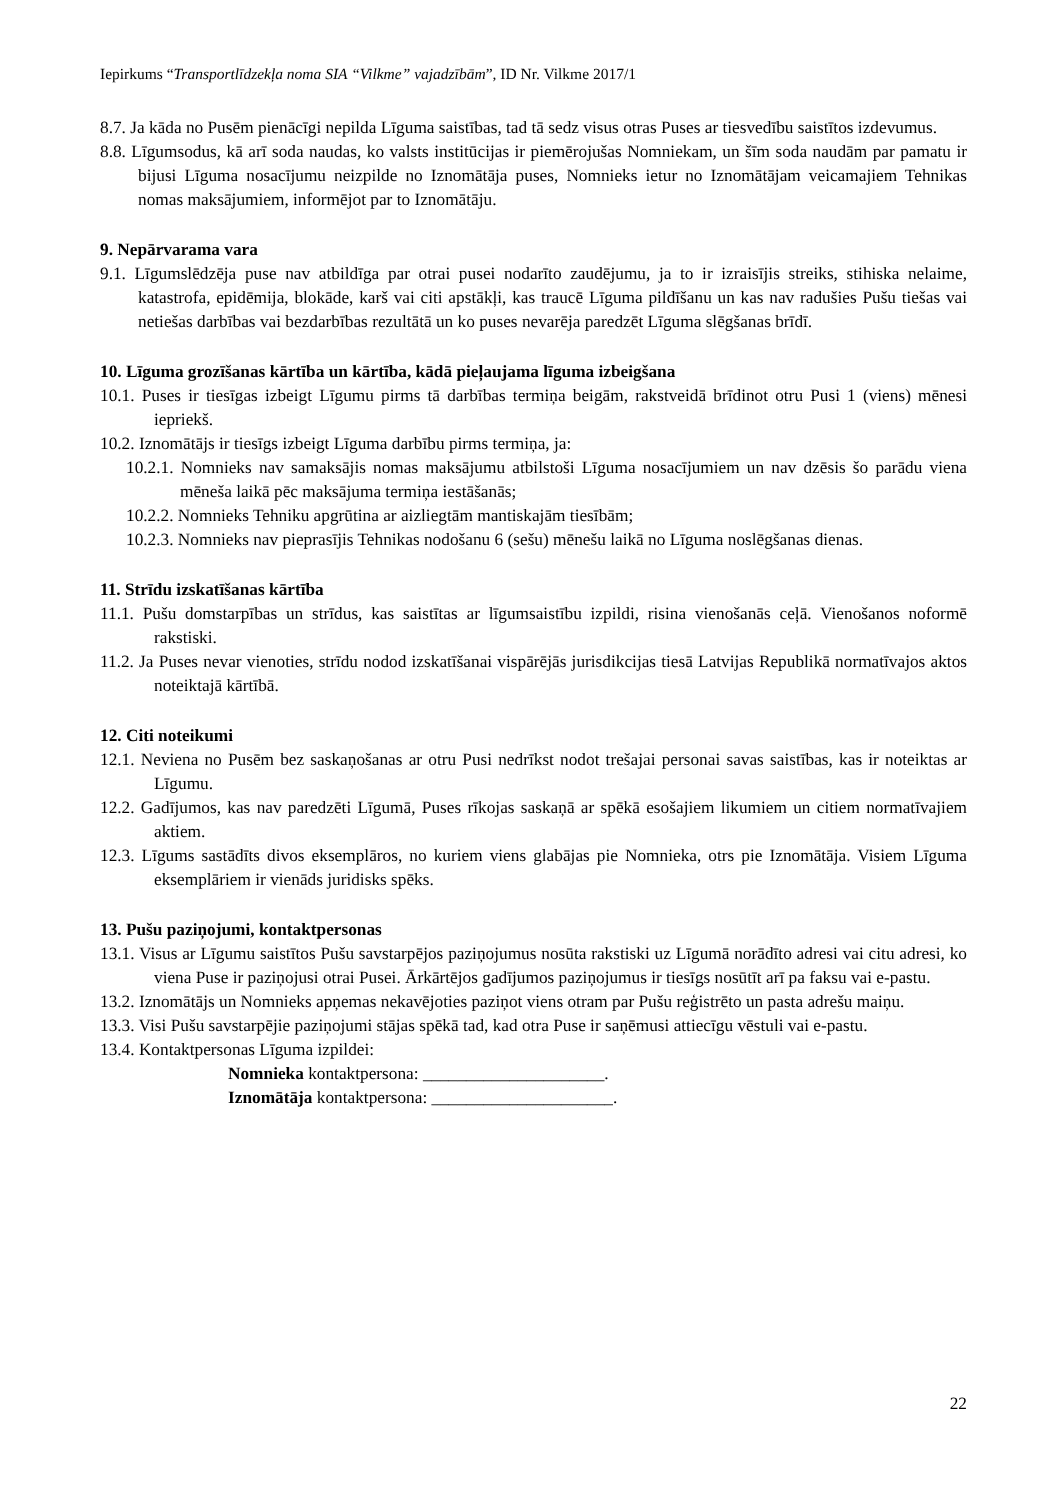Iepirkums “Transportlīdzekļa noma SIA “Vilkme” vajadzībām”, ID Nr. Vilkme 2017/1
8.7. Ja kāda no Pusēm pienācīgi nepilda Līguma saistības, tad tā sedz visus otras Puses ar tiesvedību saistītos izdevumus.
8.8. Līgumsodus, kā arī soda naudas, ko valsts institūcijas ir piemērojušas Nomniekam, un šīm soda naudām par pamatu ir bijusi Līguma nosacījumu neizpilde no Iznomātāja puses, Nomnieks ietur no Iznomātājam veicamajiem Tehnikas nomas maksājumiem, informējot par to Iznomātāju.
9. Nepārvarama vara
9.1. Līgumslēdzēja puse nav atbildīga par otrai pusei nodarīto zaudējumu, ja to ir izraisījis streiks, stihiska nelaime, katastrofa, epidēmija, blokāde, karš vai citi apstākļi, kas traucē Līguma pildīšanu un kas nav radušies Pušu tiešas vai netiešas darbības vai bezdarbības rezultātā un ko puses nevarēja paredzēt Līguma slēgšanas brīdī.
10. Līguma grozīšanas kārtība un kārtība, kādā pieļaujama līguma izbeigšana
10.1. Puses ir tiesīgas izbeigt Līgumu pirms tā darbības termiņa beigām, rakstveidā brīdinot otru Pusi 1 (viens) mēnesi iepriekš.
10.2. Iznomātājs ir tiesīgs izbeigt Līguma darbību pirms termiņa, ja:
10.2.1. Nomnieks nav samaksājis nomas maksājumu atbilstoši Līguma nosacījumiem un nav dzēsis šo parādu viena mēneša laikā pēc maksājuma termiņa iestāšanās;
10.2.2. Nomnieks Tehniku apgrūtina ar aizliegtām mantiskajām tiesībām;
10.2.3. Nomnieks nav pieprasījis Tehnikas nodošanu 6 (sešu) mēnešu laikā no Līguma noslēgšanas dienas.
11. Strīdu izskatīšanas kārtība
11.1. Pušu domstarpības un strīdus, kas saistītas ar līgumsaistību izpildi, risina vienošanās ceļā. Vienošanos noformē rakstiski.
11.2. Ja Puses nevar vienoties, strīdu nodod izskatīšanai vispārējās jurisdikcijas tiesā Latvijas Republikā normatīvajos aktos noteiktajā kārtībā.
12. Citi noteikumi
12.1. Neviena no Pusēm bez saskaņošanas ar otru Pusi nedrīkst nodot trešajai personai savas saistības, kas ir noteiktas ar Līgumu.
12.2. Gadījumos, kas nav paredzēti Līgumā, Puses rīkojas saskaņā ar spēkā esošajiem likumiem un citiem normatīvajiem aktiem.
12.3. Līgums sastādīts divos eksemplāros, no kuriem viens glabājas pie Nomnieka, otrs pie Iznomātāja. Visiem Līguma eksemplāriem ir vienāds juridisks spēks.
13. Pušu paziņojumi, kontaktpersonas
13.1. Visus ar Līgumu saistītos Pušu savstarpējos paziņojumus nosūta rakstiski uz Līgumā norādīto adresi vai citu adresi, ko viena Puse ir paziņojusi otrai Pusei. Ārkārtējos gadījumos paziņojumus ir tiesīgs nosūtīt arī pa faksu vai e-pastu.
13.2. Iznomātājs un Nomnieks apņemas nekavējoties paziņot viens otram par Pušu reģistrēto un pasta adrešu maiņu.
13.3. Visi Pušu savstarpējie paziņojumi stājas spēkā tad, kad otra Puse ir saņēmusi attiecīgu vēstuli vai e-pastu.
13.4. Kontaktpersonas Līguma izpildei:
Nomnieka kontaktpersona: _____________________.
Iznomātāja kontaktpersona: _____________________.
22